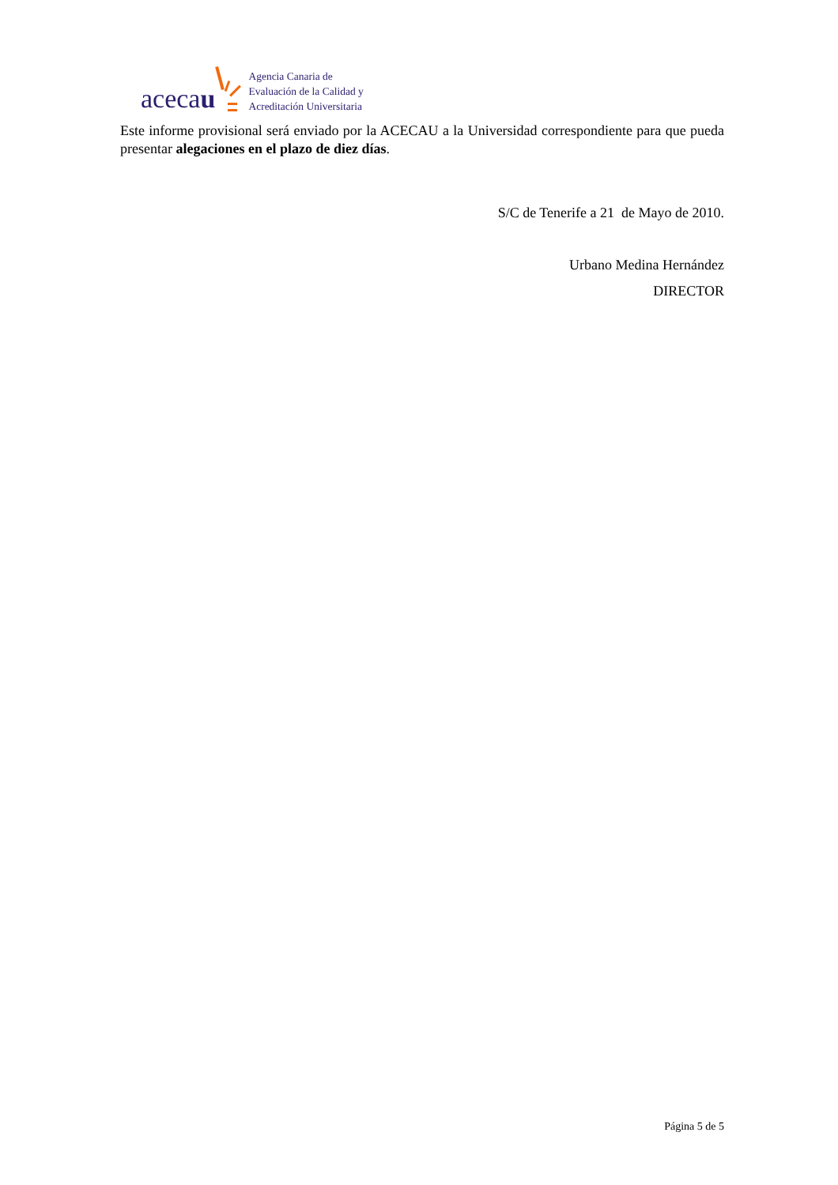acecau
Agencia Canaria de
Evaluación de la Calidad y
Acreditación Universitaria
Este informe provisional será enviado por la ACECAU a la Universidad correspondiente para que pueda presentar alegaciones en el plazo de diez días.
S/C de Tenerife a 21 de Mayo de 2010.
Urbano Medina Hernández
DIRECTOR
Página 5 de 5